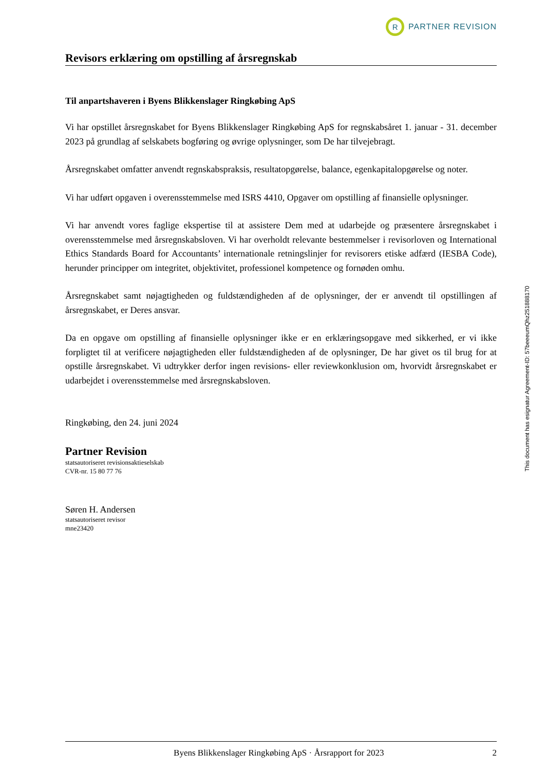R
PARTNER REVISION
Revisors erklæring om opstilling af årsregnskab
Til anpartshaveren i Byens Blikkenslager Ringkøbing ApS
Vi har opstillet årsregnskabet for Byens Blikkenslager Ringkøbing ApS for regnskabsåret 1. januar - 31. december 2023 på grundlag af selskabets bogføring og øvrige oplysninger, som De har tilvejebragt.
Årsregnskabet omfatter anvendt regnskabspraksis, resultatopgørelse, balance, egenkapitalopgørelse og noter.
Vi har udført opgaven i overensstemmelse med ISRS 4410, Opgaver om opstilling af finansielle oplysninger.
Vi har anvendt vores faglige ekspertise til at assistere Dem med at udarbejde og præsentere årsregnskabet i overensstemmelse med årsregnskabsloven. Vi har overholdt relevante bestemmelser i revisorloven og International Ethics Standards Board for Accountants’ internationale retningslinjer for revisorers etiske adfærd (IESBA Code), herunder principper om integritet, objektivitet, professionel kompetence og fornøden omhu.
Årsregnskabet samt nøjagtigheden og fuldstændigheden af de oplysninger, der er anvendt til opstillingen af årsregnskabet, er Deres ansvar.
Da en opgave om opstilling af finansielle oplysninger ikke er en erklæringsopgave med sikkerhed, er vi ikke forpligtet til at verificere nøjagtigheden eller fuldstændigheden af de oplysninger, De har givet os til brug for at opstille årsregnskabet. Vi udtrykker derfor ingen revisions- eller reviewkonklusion om, hvorvidt årsregnskabet er udarbejdet i overensstemmelse med årsregnskabsloven.
Ringkøbing, den 24. juni 2024
Partner Revision
statsautoriseret revisionsaktieselskab
CVR-nr. 15 80 77 76
Søren H. Andersen
statsautoriseret revisor
mne23420
This document has esignatur Agreement-ID: 57beeeumQhz251888170
Byens Blikkenslager Ringkøbing ApS · Årsrapport for 2023 2